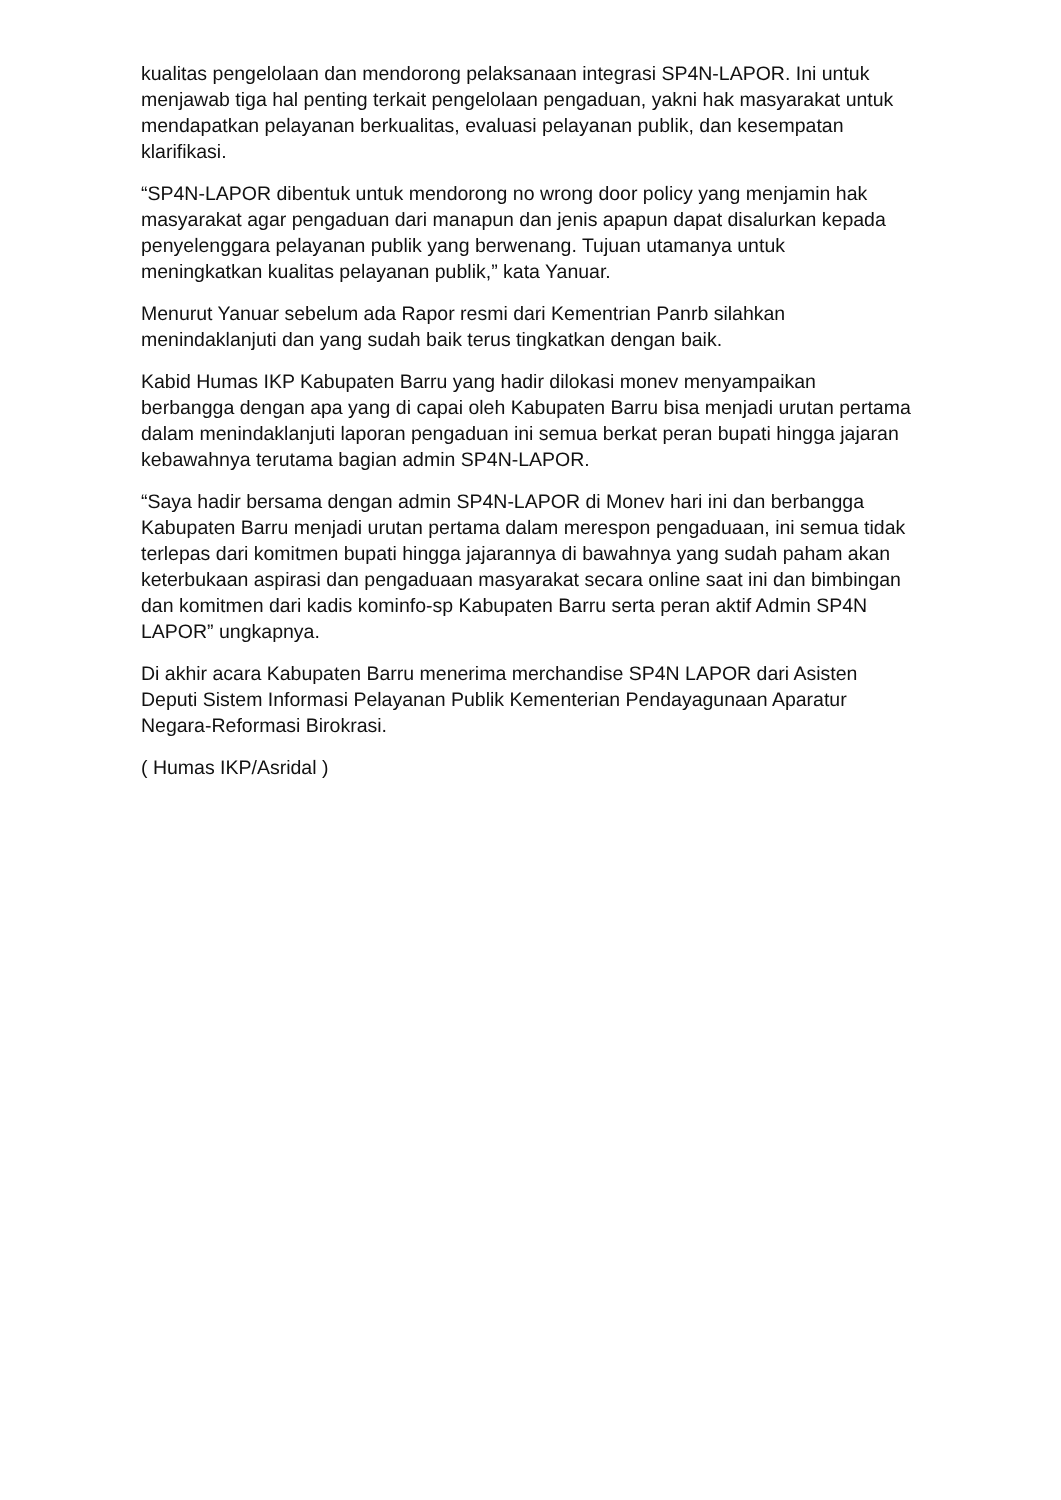kualitas pengelolaan dan mendorong pelaksanaan integrasi SP4N-LAPOR. Ini untuk menjawab tiga hal penting terkait pengelolaan pengaduan, yakni hak masyarakat untuk mendapatkan pelayanan berkualitas, evaluasi pelayanan publik, dan kesempatan klarifikasi.
“SP4N-LAPOR dibentuk untuk mendorong no wrong door policy yang menjamin hak masyarakat agar pengaduan dari manapun dan jenis apapun dapat disalurkan kepada penyelenggara pelayanan publik yang berwenang. Tujuan utamanya untuk meningkatkan kualitas pelayanan publik,” kata Yanuar.
Menurut Yanuar sebelum ada Rapor resmi dari Kementrian Panrb silahkan menindaklanjuti dan yang sudah baik terus tingkatkan dengan baik.
Kabid Humas IKP Kabupaten Barru yang hadir dilokasi monev menyampaikan berbangga dengan apa yang di capai oleh Kabupaten Barru bisa menjadi urutan pertama dalam menindaklanjuti laporan pengaduan ini semua berkat peran bupati hingga jajaran kebawahnya terutama bagian admin SP4N-LAPOR.
“Saya hadir bersama dengan admin SP4N-LAPOR di Monev hari ini dan berbangga Kabupaten Barru menjadi urutan pertama dalam merespon pengaduaan, ini semua tidak terlepas dari komitmen bupati hingga jajarannya di bawahnya yang sudah paham akan keterbukaan aspirasi dan pengaduaan masyarakat secara online saat ini dan bimbingan dan komitmen dari kadis kominfo-sp Kabupaten Barru serta peran aktif Admin SP4N LAPOR” ungkapnya.
Di akhir acara Kabupaten Barru menerima merchandise SP4N LAPOR dari Asisten Deputi Sistem Informasi Pelayanan Publik Kementerian Pendayagunaan Aparatur Negara-Reformasi Birokrasi.
( Humas IKP/Asridal )